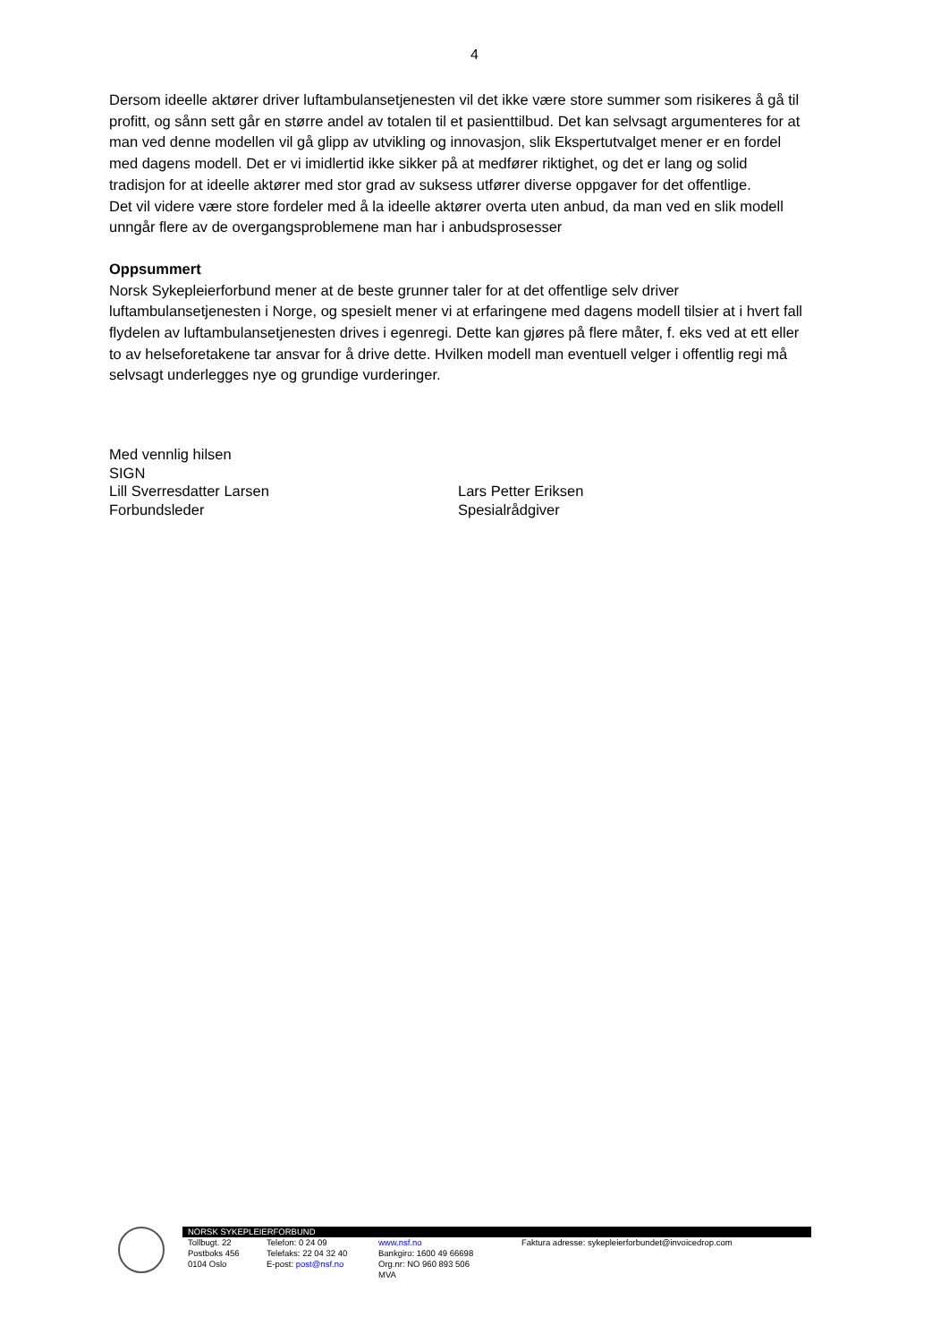4
Dersom ideelle aktører driver luftambulansetjenesten vil det ikke være store summer som risikeres å gå til profitt, og sånn sett går en større andel av totalen til et pasienttilbud. Det kan selvsagt argumenteres for at man ved denne modellen vil gå glipp av utvikling og innovasjon, slik Ekspertutvalget mener er en fordel med dagens modell. Det er vi imidlertid ikke sikker på at medfører riktighet, og det er lang og solid tradisjon for at ideelle aktører med stor grad av suksess utfører diverse oppgaver for det offentlige.
Det vil videre være store fordeler med å la ideelle aktører overta uten anbud, da man ved en slik modell unngår flere av de overgangsproblemene man har i anbudsprosesser
Oppsummert
Norsk Sykepleierforbund mener at de beste grunner taler for at det offentlige selv driver luftambulansetjenesten i Norge, og spesielt mener vi at erfaringene med dagens modell tilsier at i hvert fall flydelen av luftambulansetjenesten drives i egenregi. Dette kan gjøres på flere måter, f. eks ved at ett eller to av helseforetakene tar ansvar for å drive dette. Hvilken modell man eventuell velger i offentlig regi må selvsagt underlegges nye og grundige vurderinger.
Med vennlig hilsen
SIGN
Lill Sverresdatter Larsen
Forbundsleder
Lars Petter Eriksen
Spesialrådgiver
NORSK SYKEPLEIERFORBUND
Tollbugt. 22
Postboks 456
0104 Oslo
Telefon: 0 24 09
Telefaks: 22 04 32 40
E-post: post@nsf.no
www.nsf.no
Bankgiro: 1600 49 66698
Org.nr: NO 960 893 506
MVA
Faktura adresse: sykepleierforbundet@invoicedrop.com